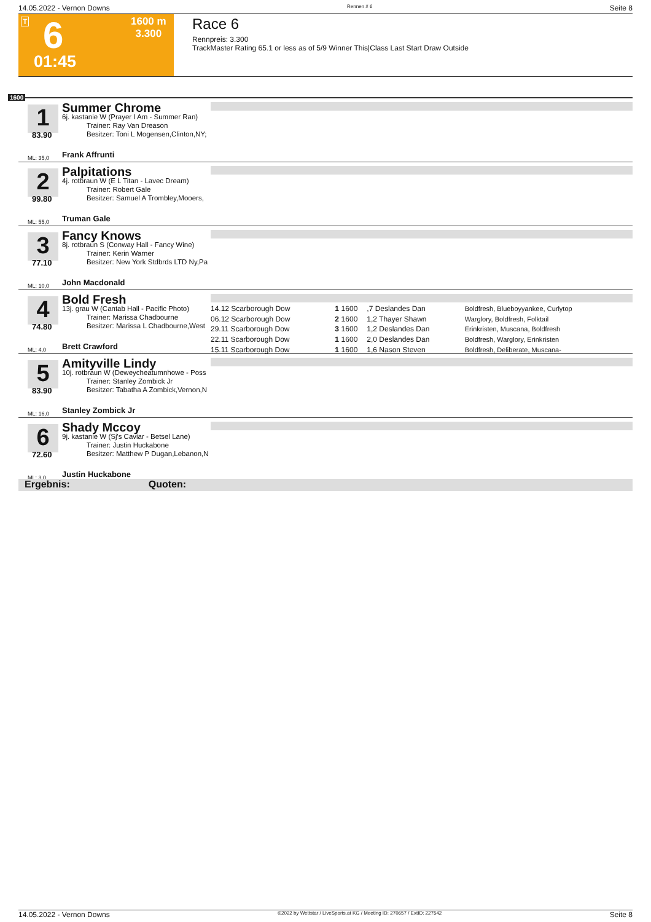14.05.2022 - Vernon Downs Rennen # 6 Seite 8
T 6
01:45
1600 m
3.300
Race 6
Rennpreis: 3.300
TrackMaster Rating 65.1 or less as of 5/9 Winner This|Class Last Start Draw Outside
1600
1
83.90
ML: 35,0
Summer Chrome
6j. kastanie W (Prayer I Am - Summer Ran)
Trainer: Ray Van Dreason
Besitzer: Toni L Mogensen,Clinton,NY;
Frank Affrunti
2
99.80
ML: 55,0
Palpitations
4j. rotbraun W (E L Titan - Lavec Dream)
Trainer: Robert Gale
Besitzer: Samuel A Trombley,Mooers,
Truman Gale
3
77.10
ML: 10,0
Fancy Knows
8j. rotbraun S (Conway Hall - Fancy Wine)
Trainer: Kerin Warner
Besitzer: New York Stdbrds LTD Ny,Pa
John Macdonald
4
74.80
ML: 4,0
Bold Fresh
13j. grau W (Cantab Hall - Pacific Photo)
Trainer: Marissa Chadbourne
Besitzer: Marissa L Chadbourne,West
Brett Crawford
| 14.12 Scarborough Dow | 1 | 1600 | ,7 Deslandes Dan | Boldfresh, Blueboyyankee, Curlytop |
| 06.12 Scarborough Dow | 2 | 1600 | 1,2 Thayer Shawn | Warglory, Boldfresh, Folktail |
| 29.11 Scarborough Dow | 3 | 1600 | 1,2 Deslandes Dan | Erinkristen, Muscana, Boldfresh |
| 22.11 Scarborough Dow | 1 | 1600 | 2,0 Deslandes Dan | Boldfresh, Warglory, Erinkristen |
| 15.11 Scarborough Dow | 1 | 1600 | 1,6 Nason Steven | Boldfresh, Deliberate, Muscana- |
5
83.90
ML: 16,0
Amityville Lindy
10j. rotbraun W (Deweycheatumnhowe - Poss
Trainer: Stanley Zombick Jr
Besitzer: Tabatha A Zombick,Vernon,N
Stanley Zombick Jr
6
72.60
ML: 3,0
Shady Mccoy
9j. kastanie W (Sj's Caviar - Betsel Lane)
Trainer: Justin Huckabone
Besitzer: Matthew P Dugan,Lebanon,N
Justin Huckabone
Ergebnis: Quoten:
14.05.2022 - Vernon Downs ©2022 by Wettstar / LiveSports.at KG / Meeting ID: 270657 / ExtID: 227542 Seite 8